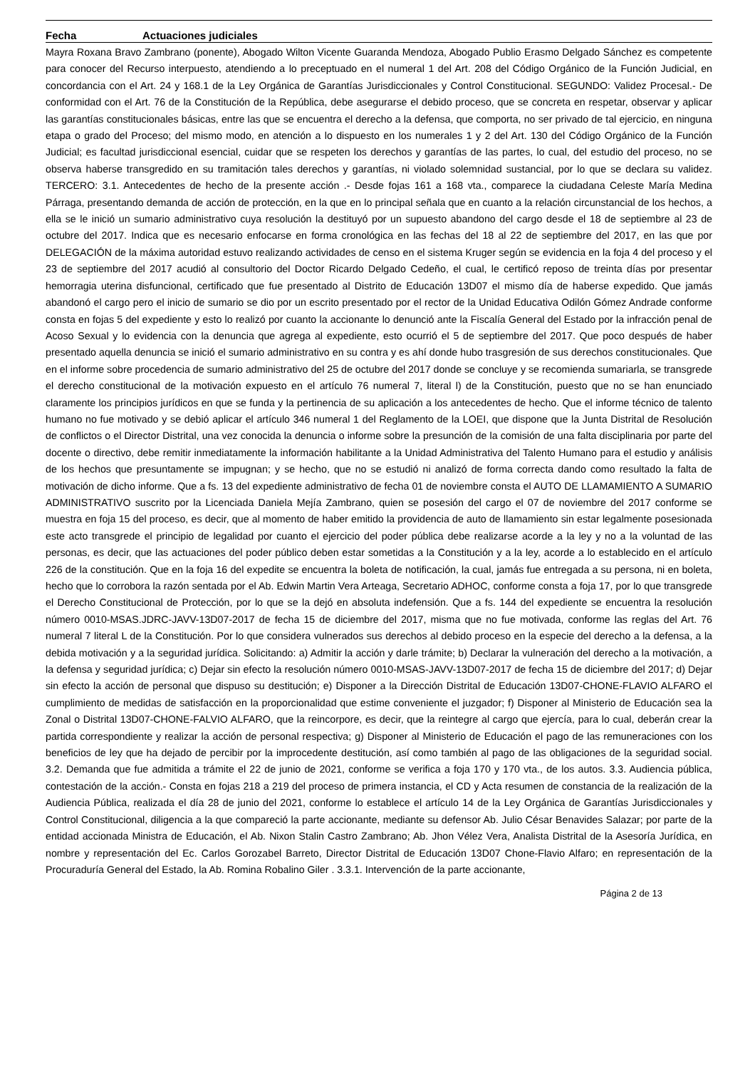Fecha Actuaciones judiciales
Mayra Roxana Bravo Zambrano (ponente), Abogado Wilton Vicente Guaranda Mendoza, Abogado Publio Erasmo Delgado Sánchez es competente para conocer del Recurso interpuesto, atendiendo a lo preceptuado en el numeral 1 del Art. 208 del Código Orgánico de la Función Judicial, en concordancia con el Art. 24 y 168.1 de la Ley Orgánica de Garantías Jurisdiccionales y Control Constitucional. SEGUNDO: Validez Procesal.- De conformidad con el Art. 76 de la Constitución de la República, debe asegurarse el debido proceso, que se concreta en respetar, observar y aplicar las garantías constitucionales básicas, entre las que se encuentra el derecho a la defensa, que comporta, no ser privado de tal ejercicio, en ninguna etapa o grado del Proceso; del mismo modo, en atención a lo dispuesto en los numerales 1 y 2 del Art. 130 del Código Orgánico de la Función Judicial; es facultad jurisdiccional esencial, cuidar que se respeten los derechos y garantías de las partes, lo cual, del estudio del proceso, no se observa haberse transgredido en su tramitación tales derechos y garantías, ni violado solemnidad sustancial, por lo que se declara su validez. TERCERO: 3.1. Antecedentes de hecho de la presente acción .- Desde fojas 161 a 168 vta., comparece la ciudadana Celeste María Medina Párraga, presentando demanda de acción de protección, en la que en lo principal señala que en cuanto a la relación circunstancial de los hechos, a ella se le inició un sumario administrativo cuya resolución la destituyó por un supuesto abandono del cargo desde el 18 de septiembre al 23 de octubre del 2017. Indica que es necesario enfocarse en forma cronológica en las fechas del 18 al 22 de septiembre del 2017, en las que por DELEGACIÓN de la máxima autoridad estuvo realizando actividades de censo en el sistema Kruger según se evidencia en la foja 4 del proceso y el 23 de septiembre del 2017 acudió al consultorio del Doctor Ricardo Delgado Cedeño, el cual, le certificó reposo de treinta días por presentar hemorragia uterina disfuncional, certificado que fue presentado al Distrito de Educación 13D07 el mismo día de haberse expedido. Que jamás abandonó el cargo pero el inicio de sumario se dio por un escrito presentado por el rector de la Unidad Educativa Odilón Gómez Andrade conforme consta en fojas 5 del expediente y esto lo realizó por cuanto la accionante lo denunció ante la Fiscalía General del Estado por la infracción penal de Acoso Sexual y lo evidencia con la denuncia que agrega al expediente, esto ocurrió el 5 de septiembre del 2017. Que poco después de haber presentado aquella denuncia se inició el sumario administrativo en su contra y es ahí donde hubo trasgresión de sus derechos constitucionales. Que en el informe sobre procedencia de sumario administrativo del 25 de octubre del 2017 donde se concluye y se recomienda sumariarla, se transgrede el derecho constitucional de la motivación expuesto en el artículo 76 numeral 7, literal l) de la Constitución, puesto que no se han enunciado claramente los principios jurídicos en que se funda y la pertinencia de su aplicación a los antecedentes de hecho. Que el informe técnico de talento humano no fue motivado y se debió aplicar el artículo 346 numeral 1 del Reglamento de la LOEI, que dispone que la Junta Distrital de Resolución de conflictos o el Director Distrital, una vez conocida la denuncia o informe sobre la presunción de la comisión de una falta disciplinaria por parte del docente o directivo, debe remitir inmediatamente la información habilitante a la Unidad Administrativa del Talento Humano para el estudio y análisis de los hechos que presuntamente se impugnan; y se hecho, que no se estudió ni analizó de forma correcta dando como resultado la falta de motivación de dicho informe. Que a fs. 13 del expediente administrativo de fecha 01 de noviembre consta el AUTO DE LLAMAMIENTO A SUMARIO ADMINISTRATIVO suscrito por la Licenciada Daniela Mejía Zambrano, quien se posesión del cargo el 07 de noviembre del 2017 conforme se muestra en foja 15 del proceso, es decir, que al momento de haber emitido la providencia de auto de llamamiento sin estar legalmente posesionada este acto transgrede el principio de legalidad por cuanto el ejercicio del poder pública debe realizarse acorde a la ley y no a la voluntad de las personas, es decir, que las actuaciones del poder público deben estar sometidas a la Constitución y a la ley, acorde a lo establecido en el artículo 226 de la constitución. Que en la foja 16 del expedite se encuentra la boleta de notificación, la cual, jamás fue entregada a su persona, ni en boleta, hecho que lo corrobora la razón sentada por el Ab. Edwin Martin Vera Arteaga, Secretario ADHOC, conforme consta a foja 17, por lo que transgrede el Derecho Constitucional de Protección, por lo que se la dejó en absoluta indefensión. Que a fs. 144 del expediente se encuentra la resolución número 0010-MSAS.JDRC-JAVV-13D07-2017 de fecha 15 de diciembre del 2017, misma que no fue motivada, conforme las reglas del Art. 76 numeral 7 literal L de la Constitución. Por lo que considera vulnerados sus derechos al debido proceso en la especie del derecho a la defensa, a la debida motivación y a la seguridad jurídica. Solicitando: a) Admitir la acción y darle trámite; b) Declarar la vulneración del derecho a la motivación, a la defensa y seguridad jurídica; c) Dejar sin efecto la resolución número 0010-MSAS-JAVV-13D07-2017 de fecha 15 de diciembre del 2017; d) Dejar sin efecto la acción de personal que dispuso su destitución; e) Disponer a la Dirección Distrital de Educación 13D07-CHONE-FLAVIO ALFARO el cumplimiento de medidas de satisfacción en la proporcionalidad que estime conveniente el juzgador; f) Disponer al Ministerio de Educación sea la Zonal o Distrital 13D07-CHONE-FALVIO ALFARO, que la reincorpore, es decir, que la reintegre al cargo que ejercía, para lo cual, deberán crear la partida correspondiente y realizar la acción de personal respectiva; g) Disponer al Ministerio de Educación el pago de las remuneraciones con los beneficios de ley que ha dejado de percibir por la improcedente destitución, así como también al pago de las obligaciones de la seguridad social. 3.2. Demanda que fue admitida a trámite el 22 de junio de 2021, conforme se verifica a foja 170 y 170 vta., de los autos. 3.3. Audiencia pública, contestación de la acción.- Consta en fojas 218 a 219 del proceso de primera instancia, el CD y Acta resumen de constancia de la realización de la Audiencia Pública, realizada el día 28 de junio del 2021, conforme lo establece el artículo 14 de la Ley Orgánica de Garantías Jurisdiccionales y Control Constitucional, diligencia a la que compareció la parte accionante, mediante su defensor Ab. Julio César Benavides Salazar; por parte de la entidad accionada Ministra de Educación, el Ab. Nixon Stalin Castro Zambrano; Ab. Jhon Vélez Vera, Analista Distrital de la Asesoría Jurídica, en nombre y representación del Ec. Carlos Gorozabel Barreto, Director Distrital de Educación 13D07 Chone-Flavio Alfaro; en representación de la Procuraduría General del Estado, la Ab. Romina Robalino Giler . 3.3.1. Intervención de la parte accionante,
Página 2 de 13